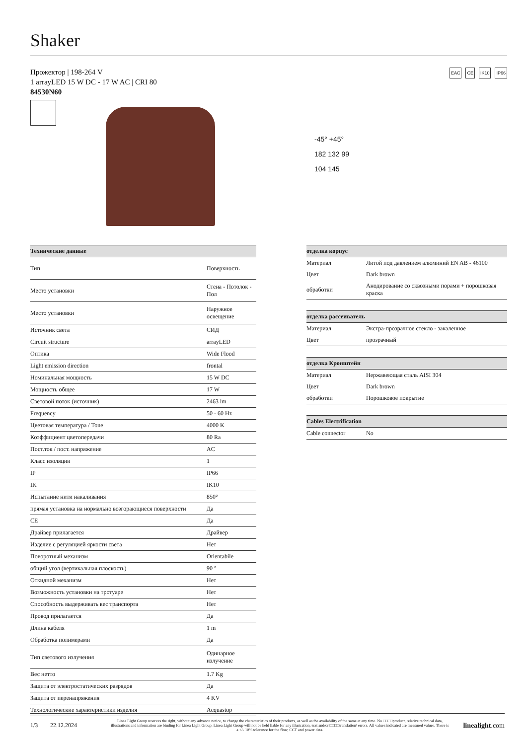Shaker
Прожектор | 198-264 V
1 arrayLED 15 W DC - 17 W AC | CRI 80
84530N60
EAC CE IK10 IP66
-45° +45°
182 132 99
104 145
| Технические данные | |
| --- | --- |
| Тип | Поверхность |
| Место установки | Стена - Потолок - Пол |
| Место установки | Наружное освещение |
| Источник света | СИД |
| Circuit structure | arrayLED |
| Оптика | Wide Flood |
| Light emission direction | frontal |
| Номинальная мощность | 15 W DC |
| Мощность общее | 17 W |
| Световой поток (источник) | 2463 lm |
| Frequency | 50 - 60 Hz |
| Цветовая температура / Tone | 4000 K |
| Коэффициент цветопередачи | 80 Ra |
| Пост.ток / пост. напряжение | AC |
| Класс изоляции | 1 |
| IP | IP66 |
| IK | IK10 |
| Испытание нити накаливания | 850° |
| прямая установка на нормально возгорающиеся поверхности | Да |
| CE | Да |
| Драйвер прилагается | Драйвер |
| Изделие с регуляцией яркости света | Нет |
| Поворотный механизм | Orientabile |
| общий угол (вертикальная плоскость) | 90 ° |
| Откидной механизм | Нет |
| Возможность установки на тротуаре | Нет |
| Способность выдерживать вес транспорта | Нет |
| Провод прилагается | Да |
| Длина кабеля | 1 m |
| Обработка полимерами | Да |
| Тип светового излучения | Одинарное излучение |
| Вес нетто | 1.7 Kg |
| Защита от электростатических разрядов | Да |
| Защита от перенапряжения | 4 KV |
| Технологические характеристики изделия | Acquastop |
| отделка корпус | |
| --- | --- |
| Материал | Литой под давлением алюминий EN AB - 46100 |
| Цвет | Dark brown |
| обработки | Анодирование со сквозными порами + порошковая краска |
| отделка рассеиватель | |
| --- | --- |
| Материал | Экстра-прозрачное стекло - закаленное |
| Цвет | прозрачный |
| отделка Кронштейн | |
| --- | --- |
| Материал | Нержавеющая сталь AISI 304 |
| Цвет | Dark brown |
| обработки | Порошковое покрытие |
| Cables Electrification | |
| --- | --- |
| Cable connector | No |
1/3 22.12.2024
Linea Light Group reserves the right, without any advance notice, to change the characteristics of their products, as well as the availability of the same at any time. No □□□□product, relative technical data, illustrations and information are binding for Linea Light Group. Linea Light Group will not be held liable for any illustration, text and/or □□□□translation\ errors. All values indicated are measured values. There is a +/- 10% tolerance for the flow, CCT and power data.
linealight.com